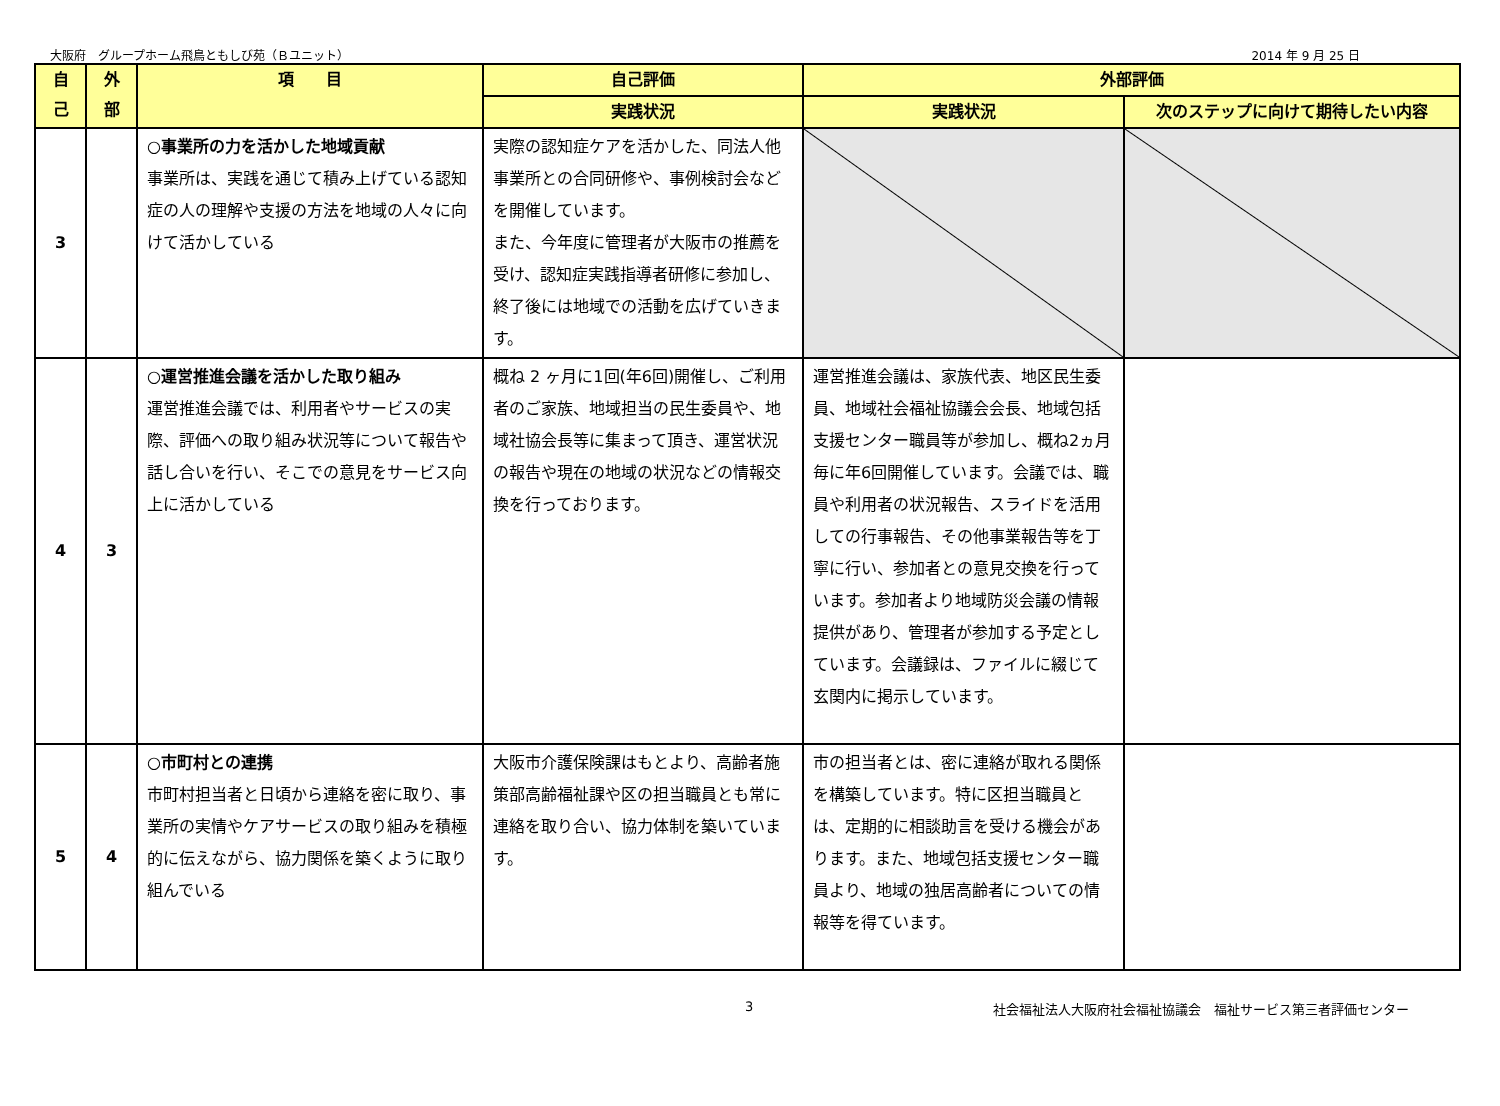大阪府　グループホーム飛鳥ともしび苑（Ｂユニット） 2014 年 9 月 25 日
| 自 己 | 外 部 | 項 目 | 自己評価 | 外部評価 | |
| --- | --- | --- | --- | --- | --- |
| | | | 実践状況 | 実践状況 | 次のステップに向けて期待したい内容 |
| 3 | | ○事業所の力を活かした地域貢献 事業所は、実践を通じて積み上げている認知症の人の理解や支援の方法を地域の人々に向けて活かしている | 実際の認知症ケアを活かした、同法人他事業所との合同研修や、事例検討会などを開催しています。 また、今年度に管理者が大阪市の推薦を受け、認知症実践指導者研修に参加し、終了後には地域での活動を広げていきます。 | | |
| 4 | 3 | ○運営推進会議を活かした取り組み 運営推進会議では、利用者やサービスの実際、評価への取り組み状況等について報告や話し合いを行い、そこでの意見をサービス向上に活かしている | 概ね 2 ヶ月に1回(年6回)開催し、ご利用者のご家族、地域担当の民生委員や、地域社協会長等に集まって頂き、運営状況の報告や現在の地域の状況などの情報交換を行っております。 | 運営推進会議は、家族代表、地区民生委員、地域社会福祉協議会会長、地域包括支援センター職員等が参加し、概ね2ヵ月毎に年6回開催しています。会議では、職員や利用者の状況報告、スライドを活用しての行事報告、その他事業報告等を丁寧に行い、参加者との意見交換を行っています。参加者より地域防災会議の情報提供があり、管理者が参加する予定としています。会議録は、ファイルに綴じて玄関内に掲示しています。 | |
| 5 | 4 | ○市町村との連携 市町村担当者と日頃から連絡を密に取り、事業所の実情やケアサービスの取り組みを積極的に伝えながら、協力関係を築くように取り組んでいる | 大阪市介護保険課はもとより、高齢者施策部高齢福祉課や区の担当職員とも常に連絡を取り合い、協力体制を築いています。 | 市の担当者とは、密に連絡が取れる関係を構築しています。特に区担当職員とは、定期的に相談助言を受ける機会があります。また、地域包括支援センター職員より、地域の独居高齢者についての情報等を得ています。 | |
3 社会福祉法人大阪府社会福祉協議会　福祉サービス第三者評価センター